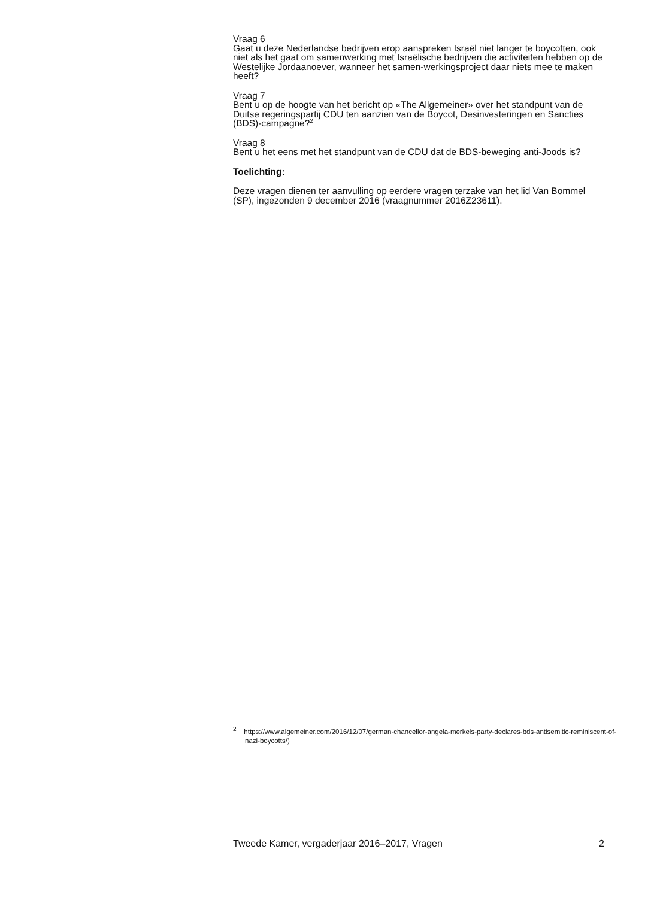Vraag 6
Gaat u deze Nederlandse bedrijven erop aanspreken Israël niet langer te boycotten, ook niet als het gaat om samenwerking met Israëlische bedrijven die activiteiten hebben op de Westelijke Jordaanoever, wanneer het samen-werkingsproject daar niets mee te maken heeft?
Vraag 7
Bent u op de hoogte van het bericht op «The Allgemeiner» over het standpunt van de Duitse regeringspartij CDU ten aanzien van de Boycot, Desinvesteringen en Sancties (BDS)-campagne?<sup>2</sup>
Vraag 8
Bent u het eens met het standpunt van de CDU dat de BDS-beweging anti-Joods is?
Toelichting:
Deze vragen dienen ter aanvulling op eerdere vragen terzake van het lid Van Bommel (SP), ingezonden 9 december 2016 (vraagnummer 2016Z23611).
<sup>2</sup> https://www.algemeiner.com/2016/12/07/german-chancellor-angela-merkels-party-declares-bds-antisemitic-reminiscent-of-nazi-boycotts/)
Tweede Kamer, vergaderjaar 2016–2017, Vragen 2